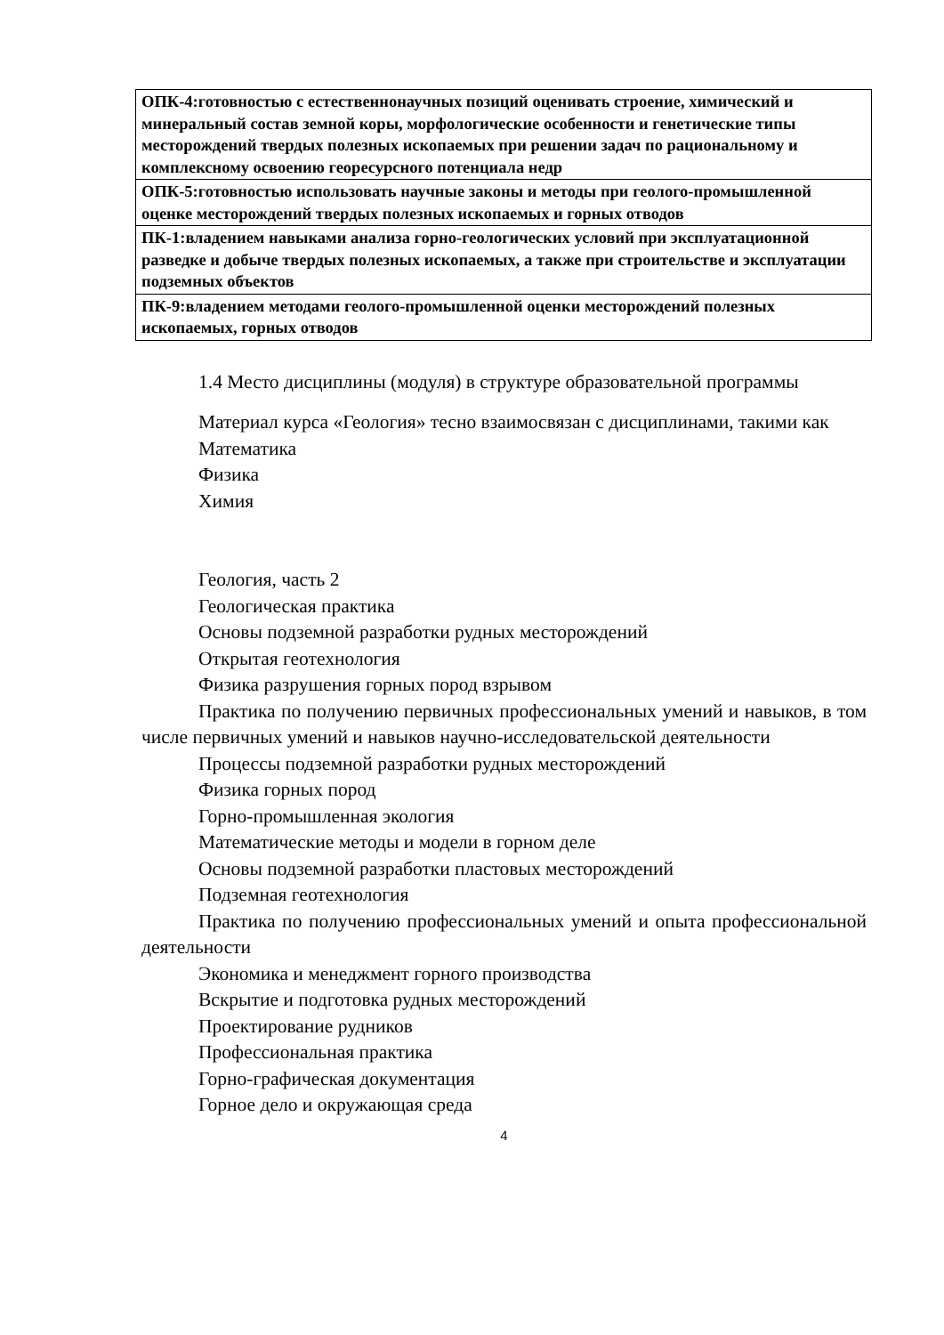| ОПК-4:готовностью с естественнонаучных позиций оценивать строение, химический и минеральный состав земной коры, морфологические особенности и генетические типы месторождений твердых полезных ископаемых при решении задач по рациональному и комплексному освоению георесурсного потенциала недр |
| ОПК-5:готовностью использовать научные законы и методы при геолого-промышленной оценке месторождений твердых полезных ископаемых и горных отводов |
| ПК-1:владением навыками анализа горно-геологических условий при эксплуатационной разведке и добыче твердых полезных ископаемых, а также при строительстве и эксплуатации подземных объектов |
| ПК-9:владением методами геолого-промышленной оценки месторождений полезных ископаемых, горных отводов |
1.4 Место дисциплины (модуля) в структуре образовательной программы
Материал курса «Геология» тесно взаимосвязан с дисциплинами, такими как
Математика
Физика
Химия
Геология, часть 2
Геологическая практика
Основы подземной разработки рудных месторождений
Открытая геотехнология
Физика разрушения горных пород взрывом
Практика по получению первичных профессиональных умений и навыков, в том числе первичных умений и навыков научно-исследовательской деятельности
Процессы подземной разработки рудных месторождений
Физика горных пород
Горно-промышленная экология
Математические методы и модели в горном деле
Основы подземной разработки пластовых месторождений
Подземная геотехнология
Практика по получению профессиональных умений и опыта профессиональной деятельности
Экономика и менеджмент горного производства
Вскрытие и подготовка рудных месторождений
Проектирование рудников
Профессиональная практика
Горно-графическая документация
Горное дело и окружающая среда
4